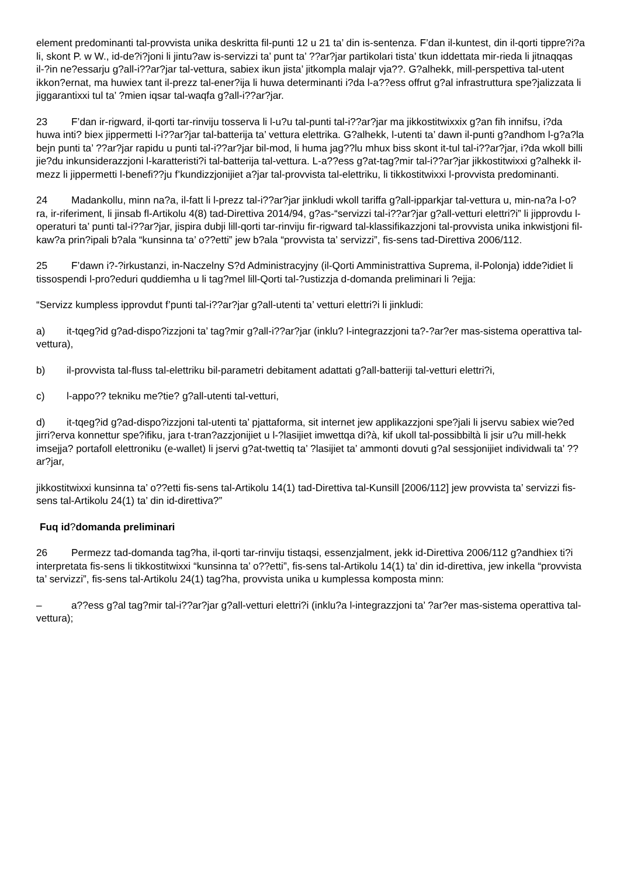element predominanti tal-provvista unika deskritta fil-punti 12 u 21 ta’ din is-sentenza. F’dan il-kuntest, din il-qorti tippre?i?a li, skont P. w W., id-de?i?joni li jintu?aw is-servizzi ta’ punt ta’ ??ar?jar partikolari tista’ tkun iddettata mir-rieda li jitnaqqas il-?in ne?essarju g?all-i??ar?jar tal-vettura, sabiex ikun jista’ jitkompla malajr vja??. G?alhekk, mill-perspettiva tal-utent ikkon?ernat, ma huwiex tant il-prezz tal-ener?ija li huwa determinanti i?da l-a??ess offrut g?al infrastruttura spe?jalizzata li jiggarantixxi tul ta’ ?mien iqsar tal-waqfa g?all-i??ar?jar.
23 F’dan ir-rigward, il-qorti tar-rinviju tosserva li l-u?u tal-punti tal-i??ar?jar ma jikkostitwixxix g?an fih innifsu, i?da huwa inti? biex jippermetti l-i??ar?jar tal-batterija ta’ vettura elettrika. G?alhekk, l-utenti ta’ dawn il-punti g?andhom l-g?a?la bejn punti ta’ ??ar?jar rapidu u punti tal-i??ar?jar bil-mod, li huma jag??lu mhux biss skont it-tul tal-i??ar?jar, i?da wkoll billi jie?du inkunsiderazzjoni l-karatteristi?i tal-batterija tal-vettura. L-a??ess g?at-tag?mir tal-i??ar?jar jikkostitwixxi g?alhekk il-mezz li jippermetti l-benefi??ju f’kundizzjonijiet a?jar tal-provvista tal-elettriku, li tikkostitwixxi l-provvista predominanti.
24 Madankollu, minn na?a, il-fatt li l-prezz tal-i??ar?jar jinkludi wkoll tariffa g?all-ipparkjar tal-vettura u, min-na?a l-o?ra, ir-riferiment, li jinsab fl-Artikolu 4(8) tad-Direttiva 2014/94, g?as-“servizzi tal-i??ar?jar g?all-vetturi elettri?i” li jipprovdu l-operaturi ta’ punti tal-i??ar?jar, jispira dubji lill-qorti tar-rinviju fir-rigward tal-klassifikazzjoni tal-provvista unika inkwistjoni fil-kaw?a prin?ipali b?ala “kunsinna ta’ o??etti” jew b?ala “provvista ta’ servizzi”, fis-sens tad-Direttiva 2006/112.
25 F’dawn i?-?irkustanzi, in-Naczelny S?d Administracyjny (il-Qorti Amministrattiva Suprema, il-Polonja) idde?idiet li tissospendi l-pro?eduri quddiemha u li tag?mel lill-Qorti tal-?ustizzja d-domanda preliminari li ?ejja:
“Servizz kumpless ipprovdut f’punti tal-i??ar?jar g?all-utenti ta’ vetturi elettri?i li jinkludi:
a) it-tqeg?id g?ad-dispo?izzjoni ta’ tag?mir g?all-i??ar?jar (inklu? l-integrazzjoni ta?-?ar?er mas-sistema operattiva tal-vettura),
b) il-provvista tal-fluss tal-elettriku bil-parametri debitament adattati g?all-batteriji tal-vetturi elettri?i,
c) l-appo?? tekniku me?tie? g?all-utenti tal-vetturi,
d) it-tqeg?id g?ad-dispo?izzjoni tal-utenti ta’ pjattaforma, sit internet jew applikazzjoni spe?jali li jservu sabiex wie?ed jirri?erva konnettur spe?ifiku, jara t-tran?azzjonijiet u l-?lasijiet imwettqa di?à, kif ukoll tal-possibbiltà li jsir u?u mill-hekk imsejja? portafoll elettroniku (e-wallet) li jservi g?at-twettiq ta’ ?lasijiet ta’ ammonti dovuti g?al sessjonijiet individwali ta’ ??ar?jar,
jikkostitwixxi kunsinna ta’ o??etti fis-sens tal-Artikolu 14(1) tad-Direttiva tal-Kunsill [2006/112] jew provvista ta’ servizzi fis-sens tal-Artikolu 24(1) ta’ din id-direttiva?”
Fuq id?domanda preliminari
26 Permezz tad-domanda tag?ha, il-qorti tar-rinviju tistaqsi, essenzjalment, jekk id-Direttiva 2006/112 g?andhiex ti?i interpretata fis-sens li tikkostitwixxi “kunsinna ta’ o??etti”, fis-sens tal-Artikolu 14(1) ta’ din id-direttiva, jew inkella “provvista ta’ servizzi”, fis-sens tal-Artikolu 24(1) tag?ha, provvista unika u kumplessa komposta minn:
– a??ess g?al tag?mir tal-i??ar?jar g?all-vetturi elettri?i (inklu?a l-integrazzjoni ta’ ?ar?er mas-sistema operattiva tal-vettura);